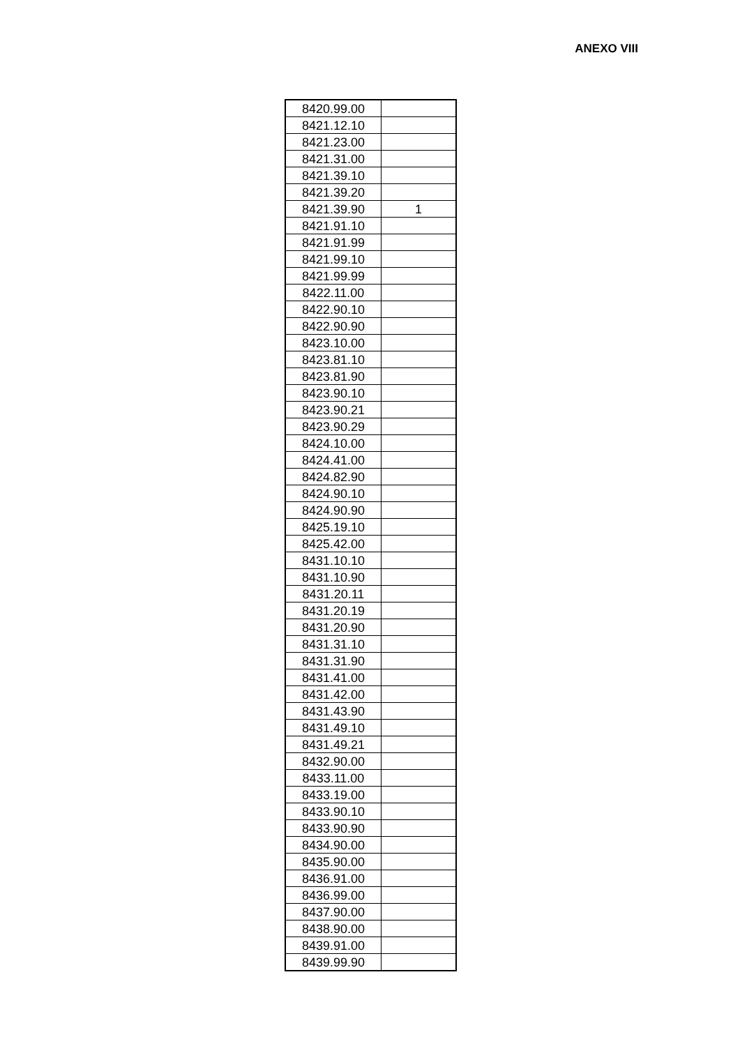ANEXO VIII
| 8420.99.00 | |
| 8421.12.10 | |
| 8421.23.00 | |
| 8421.31.00 | |
| 8421.39.10 | |
| 8421.39.20 | |
| 8421.39.90 | 1 |
| 8421.91.10 | |
| 8421.91.99 | |
| 8421.99.10 | |
| 8421.99.99 | |
| 8422.11.00 | |
| 8422.90.10 | |
| 8422.90.90 | |
| 8423.10.00 | |
| 8423.81.10 | |
| 8423.81.90 | |
| 8423.90.10 | |
| 8423.90.21 | |
| 8423.90.29 | |
| 8424.10.00 | |
| 8424.41.00 | |
| 8424.82.90 | |
| 8424.90.10 | |
| 8424.90.90 | |
| 8425.19.10 | |
| 8425.42.00 | |
| 8431.10.10 | |
| 8431.10.90 | |
| 8431.20.11 | |
| 8431.20.19 | |
| 8431.20.90 | |
| 8431.31.10 | |
| 8431.31.90 | |
| 8431.41.00 | |
| 8431.42.00 | |
| 8431.43.90 | |
| 8431.49.10 | |
| 8431.49.21 | |
| 8432.90.00 | |
| 8433.11.00 | |
| 8433.19.00 | |
| 8433.90.10 | |
| 8433.90.90 | |
| 8434.90.00 | |
| 8435.90.00 | |
| 8436.91.00 | |
| 8436.99.00 | |
| 8437.90.00 | |
| 8438.90.00 | |
| 8439.91.00 | |
| 8439.99.90 | |